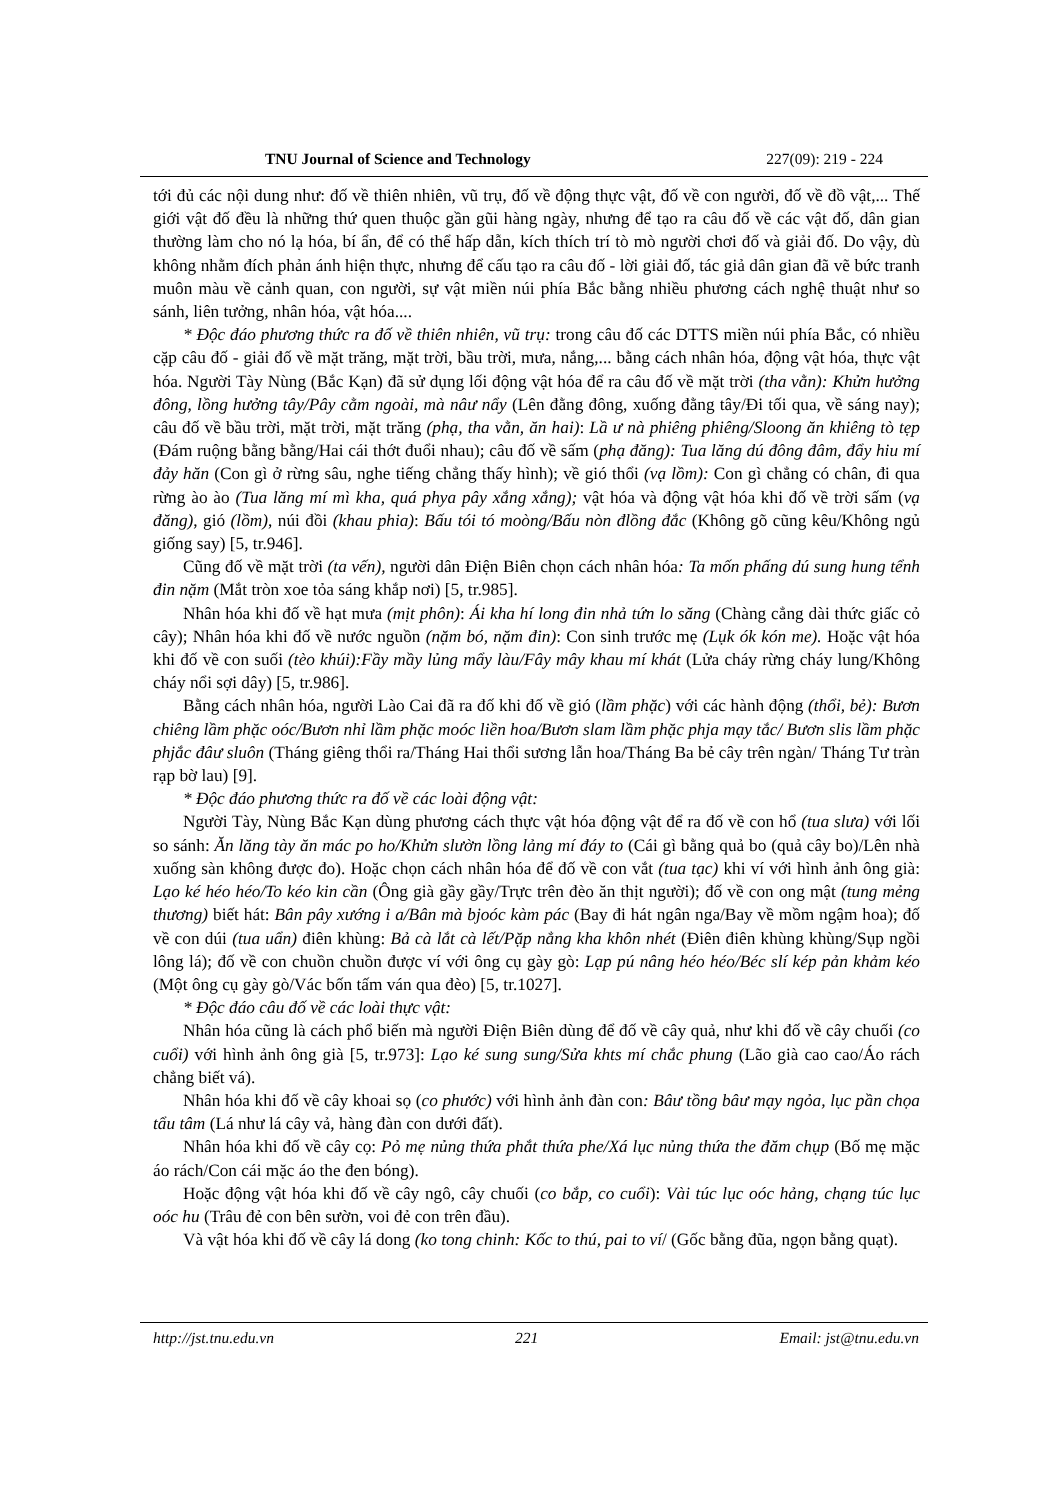TNU Journal of Science and Technology 227(09): 219 - 224
tới đủ các nội dung như: đố về thiên nhiên, vũ trụ, đố về động thực vật, đố về con người, đố về đồ vật,... Thế giới vật đố đều là những thứ quen thuộc gần gũi hàng ngày, nhưng để tạo ra câu đố về các vật đố, dân gian thường làm cho nó lạ hóa, bí ẩn, để có thể hấp dẫn, kích thích trí tò mò người chơi đố và giải đố. Do vậy, dù không nhằm đích phản ánh hiện thực, nhưng để cấu tạo ra câu đố - lời giải đố, tác giả dân gian đã vẽ bức tranh muôn màu về cảnh quan, con người, sự vật miền núi phía Bắc bằng nhiều phương cách nghệ thuật như so sánh, liên tưởng, nhân hóa, vật hóa....
* Độc đáo phương thức ra đố về thiên nhiên, vũ trụ: trong câu đố các DTTS miền núi phía Bắc, có nhiều cặp câu đố - giải đố về mặt trăng, mặt trời, bầu trời, mưa, nắng,... bằng cách nhân hóa, động vật hóa, thực vật hóa. Người Tày Nùng (Bắc Kạn) đã sử dụng lối động vật hóa để ra câu đố về mặt trời (tha vằn): Khửn hưởng đông, lồng hưởng tây/Pây cằm ngoài, mà nâư nẩy (Lên đằng đông, xuống đằng tây/Đi tối qua, về sáng nay); câu đố về bầu trời, mặt trời, mặt trăng (phạ, tha vằn, ăn hai): Lầ ư nà phiêng phiêng/Sloong ăn khiêng tò tẹp (Đám ruộng bằng bằng/Hai cái thớt đuổi nhau); câu đố về sấm (phạ đăng): Tua lăng dú đông đâm, đẩy hiu mí đảy hăn (Con gì ở rừng sâu, nghe tiếng chẳng thấy hình); về gió thổi (vạ lồm): Con gì chẳng có chân, đi qua rừng ào ào (Tua lăng mí mì kha, quá phya pây xắng xắng); vật hóa và động vật hóa khi đố về trời sấm (vạ đăng), gió (lồm), núi đồi (khau phia): Bấu tói tó moòng/Bấu nòn đlồng đắc (Không gõ cũng kêu/Không ngủ giống say) [5, tr.946].
Cũng đố về mặt trời (ta vến), người dân Điện Biên chọn cách nhân hóa: Ta mốn phấng dú sung hung tểnh đin nặm (Mắt tròn xoe tỏa sáng khắp nơi) [5, tr.985].
Nhân hóa khi đố về hạt mưa (mịt phôn): Ái kha hí long đin nhả tứn lo săng (Chàng cẳng dài thức giấc cỏ cây); Nhân hóa khi đố về nước nguồn (nặm bó, nặm đin): Con sinh trước mẹ (Lụk ók kón me). Hoặc vật hóa khi đố về con suối (tèo khúi):Fầy mầy lủng mẩy làu/Fây mây khau mí khát (Lửa cháy rừng cháy lung/Không cháy nổi sợi dây) [5, tr.986].
Bằng cách nhân hóa, người Lào Cai đã ra đố khi đố về gió (lầm phặc) với các hành động (thổi, bẻ): Bươn chiêng lầm phặc oóc/Bươn nhỉ lầm phặc moóc liền hoa/Bươn slam lầm phặc phja mạy tắc/ Bươn slis lầm phặc phjắc đâư sluôn (Tháng giêng thổi ra/Tháng Hai thổi sương lẫn hoa/Tháng Ba bẻ cây trên ngàn/ Tháng Tư tràn rạp bờ lau) [9].
* Độc đáo phương thức ra đố về các loài động vật:
Người Tày, Nùng Bắc Kạn dùng phương cách thực vật hóa động vật để ra đố về con hổ (tua slưa) với lối so sánh: Ăn lăng tày ăn mác po ho/Khửn slườn lồng lảng mí đáy to (Cái gì bằng quả bo (quả cây bo)/Lên nhà xuống sàn không được đo). Hoặc chọn cách nhân hóa để đố về con vắt (tua tạc) khi ví với hình ảnh ông già: Lạo ké héo héo/To kéo kin cần (Ông già gầy gầy/Trực trên đèo ăn thịt người); đố về con ong mật (tung mẻng thương) biết hát: Bân pây xướng i a/Bân mà bjoóc kàm pác (Bay đi hát ngân nga/Bay về mồm ngậm hoa); đố về con dúi (tua uẩn) điên khùng: Bả cà lắt cà lết/Pặp nẳng kha khôn nhét (Điên điên khùng khùng/Sụp ngồi lông lá); đố về con chuồn chuồn được ví với ông cụ gày gò: Lạp pú nâng héo héo/Béc slí kép pản khảm kéo (Một ông cụ gày gò/Vác bốn tấm ván qua đèo) [5, tr.1027].
* Độc đáo câu đố về các loài thực vật:
Nhân hóa cũng là cách phổ biến mà người Điện Biên dùng để đố về cây quả, như khi đố về cây chuối (co cuổi) với hình ảnh ông già [5, tr.973]: Lạo ké sung sung/Sửa khts mí chắc phung (Lão già cao cao/Áo rách chẳng biết vá).
Nhân hóa khi đố về cây khoai sọ (co phước) với hình ảnh đàn con: Bâư tồng bâư mạy ngỏa, lục pần chọa tẩu tâm (Lá như lá cây vả, hàng đàn con dưới đất).
Nhân hóa khi đố về cây cọ: Pỏ mẹ nủng thứa phắt thứa phe/Xá lục nủng thứa the đăm chụp (Bố mẹ mặc áo rách/Con cái mặc áo the đen bóng).
Hoặc động vật hóa khi đố về cây ngô, cây chuối (co bắp, co cuổi): Vài túc lục oóc hảng, chạng túc lục oóc hu (Trâu đẻ con bên sườn, voi đẻ con trên đầu).
Và vật hóa khi đố về cây lá dong (ko tong chinh: Kốc to thú, pai to ví/ (Gốc bằng đũa, ngọn bằng quạt).
http://jst.tnu.edu.vn 221 Email: jst@tnu.edu.vn